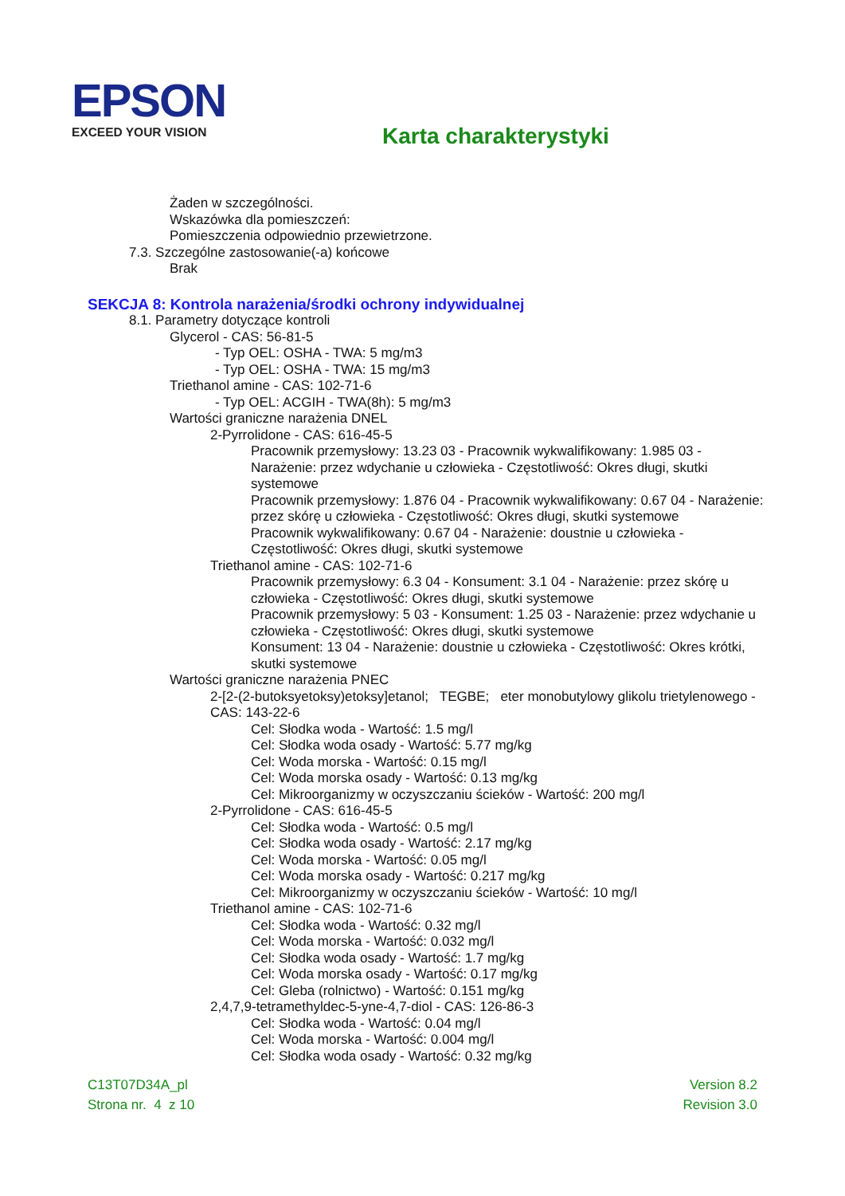EPSON
EXCEED YOUR VISION
Karta charakterystyki
Żaden w szczególności.
Wskazówka dla pomieszczeń:
Pomieszczenia odpowiednio przewietrzone.
7.3. Szczególne zastosowanie(-a) końcowe
Brak
SEKCJA 8: Kontrola narażenia/środki ochrony indywidualnej
8.1. Parametry dotyczące kontroli
Glycerol - CAS: 56-81-5
- Typ OEL: OSHA - TWA: 5 mg/m3
- Typ OEL: OSHA - TWA: 15 mg/m3
Triethanol amine - CAS: 102-71-6
- Typ OEL: ACGIH - TWA(8h): 5 mg/m3
Wartości graniczne narażenia DNEL
2-Pyrrolidone - CAS: 616-45-5
Pracownik przemysłowy: 13.23 03 - Pracownik wykwalifikowany: 1.985 03 - Narażenie: przez wdychanie u człowieka - Częstotliwość: Okres długi, skutki systemowe
Pracownik przemysłowy: 1.876 04 - Pracownik wykwalifikowany: 0.67 04 - Narażenie: przez skórę u człowieka - Częstotliwość: Okres długi, skutki systemowe
Pracownik wykwalifikowany: 0.67 04 - Narażenie: doustnie u człowieka - Częstotliwość: Okres długi, skutki systemowe
Triethanol amine - CAS: 102-71-6
Pracownik przemysłowy: 6.3 04 - Konsument: 3.1 04 - Narażenie: przez skórę u człowieka - Częstotliwość: Okres długi, skutki systemowe
Pracownik przemysłowy: 5 03 - Konsument: 1.25 03 - Narażenie: przez wdychanie u człowieka - Częstotliwość: Okres długi, skutki systemowe
Konsument: 13 04 - Narażenie: doustnie u człowieka - Częstotliwość: Okres krótki, skutki systemowe
Wartości graniczne narażenia PNEC
2-[2-(2-butoksyetoksy)etoksy]etanol; TEGBE; eter monobutylowy glikolu trietylenowego - CAS: 143-22-6
Cel: Słodka woda - Wartość: 1.5 mg/l
Cel: Słodka woda osady - Wartość: 5.77 mg/kg
Cel: Woda morska - Wartość: 0.15 mg/l
Cel: Woda morska osady - Wartość: 0.13 mg/kg
Cel: Mikroorganizmy w oczyszczaniu ścieków - Wartość: 200 mg/l
2-Pyrrolidone - CAS: 616-45-5
Cel: Słodka woda - Wartość: 0.5 mg/l
Cel: Słodka woda osady - Wartość: 2.17 mg/kg
Cel: Woda morska - Wartość: 0.05 mg/l
Cel: Woda morska osady - Wartość: 0.217 mg/kg
Cel: Mikroorganizmy w oczyszczaniu ścieków - Wartość: 10 mg/l
Triethanol amine - CAS: 102-71-6
Cel: Słodka woda - Wartość: 0.32 mg/l
Cel: Woda morska - Wartość: 0.032 mg/l
Cel: Słodka woda osady - Wartość: 1.7 mg/kg
Cel: Woda morska osady - Wartość: 0.17 mg/kg
Cel: Gleba (rolnictwo) - Wartość: 0.151 mg/kg
2,4,7,9-tetramethyldec-5-yne-4,7-diol - CAS: 126-86-3
Cel: Słodka woda - Wartość: 0.04 mg/l
Cel: Woda morska - Wartość: 0.004 mg/l
Cel: Słodka woda osady - Wartość: 0.32 mg/kg
C13T07D34A_pl
Strona nr. 4 z 10
Version 8.2
Revision 3.0